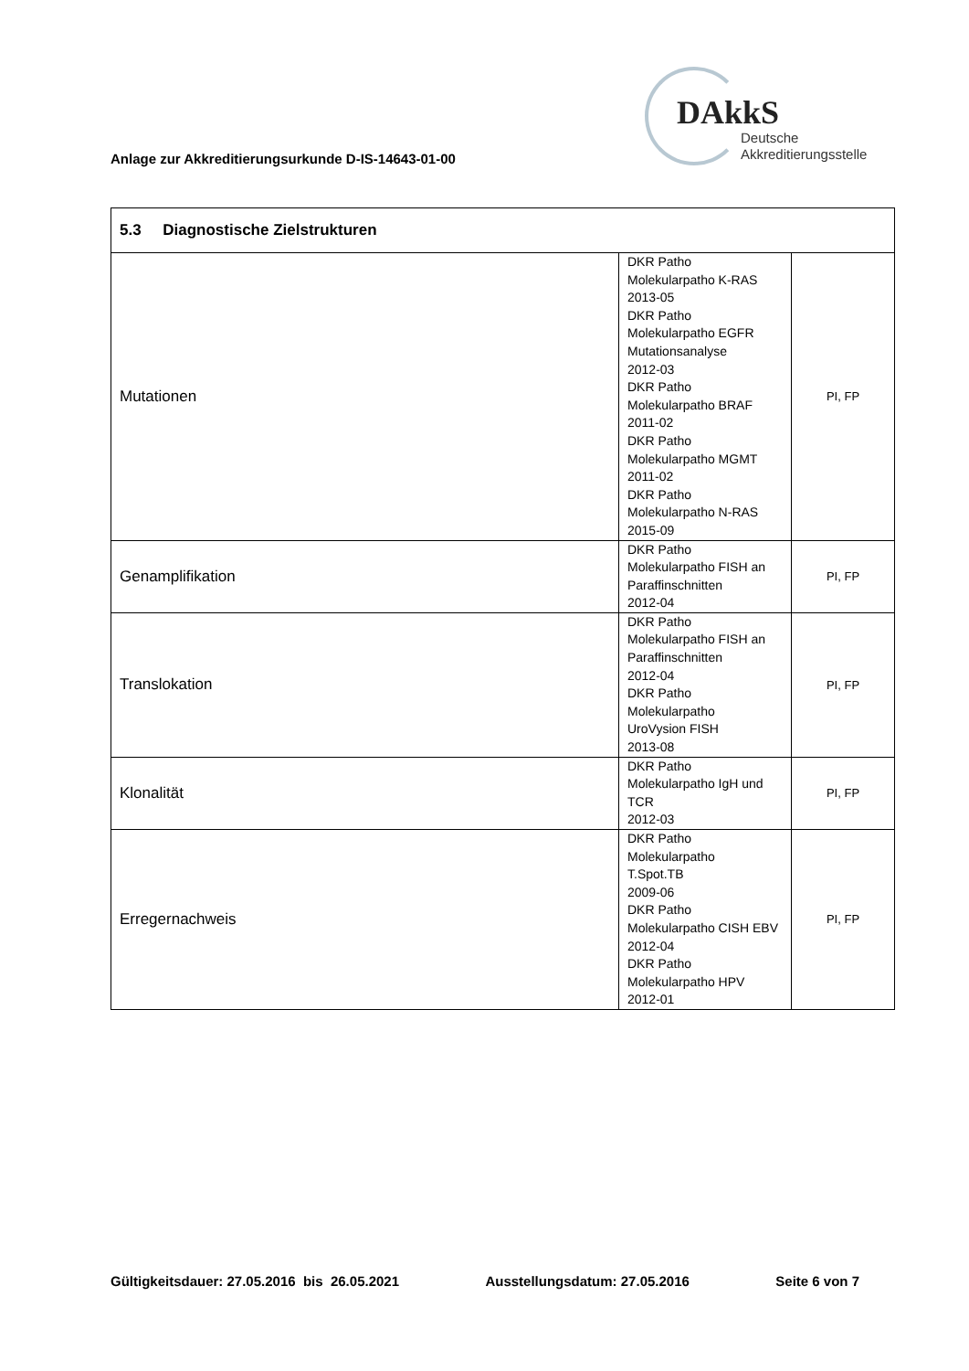Anlage zur Akkreditierungsurkunde D-IS-14643-01-00
DAkkS
Deutsche
Akkreditierungsstelle
| 5.3 Diagnostische Zielstrukturen | | |
| --- | --- | --- |
| Mutationen | DKR Patho Molekularpatho K-RAS 2013-05 DKR Patho Molekularpatho EGFR Mutationsanalyse 2012-03 DKR Patho Molekularpatho BRAF 2011-02 DKR Patho Molekularpatho MGMT 2011-02 DKR Patho Molekularpatho N-RAS 2015-09 | PI, FP |
| Genamplifikation | DKR Patho Molekularpatho FISH an Paraffinschnitten 2012-04 | PI, FP |
| Translokation | DKR Patho Molekularpatho FISH an Paraffinschnitten 2012-04 DKR Patho Molekularpatho UroVysion FISH 2013-08 | PI, FP |
| Klonalität | DKR Patho Molekularpatho IgH und TCR 2012-03 | PI, FP |
| Erregernachweis | DKR Patho Molekularpatho T.Spot.TB 2009-06 DKR Patho Molekularpatho CISH EBV 2012-04 DKR Patho Molekularpatho HPV 2012-01 | PI, FP |
Gültigkeitsdauer: 27.05.2016 bis 26.05.2021 Ausstellungsdatum: 27.05.2016 Seite 6 von 7